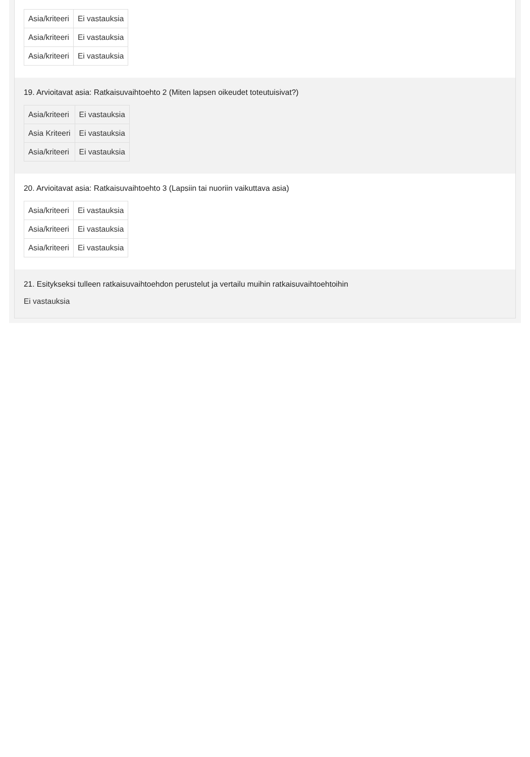| Asia/kriteeri | Ei vastauksia |
| Asia/kriteeri | Ei vastauksia |
| Asia/kriteeri | Ei vastauksia |
19. Arvioitavat asia: Ratkaisuvaihtoehto 2 (Miten lapsen oikeudet toteutuisivat?)
| Asia/kriteeri | Ei vastauksia |
| Asia Kriteeri | Ei vastauksia |
| Asia/kriteeri | Ei vastauksia |
20. Arvioitavat asia: Ratkaisuvaihtoehto 3 (Lapsiin tai nuoriin vaikuttava asia)
| Asia/kriteeri | Ei vastauksia |
| Asia/kriteeri | Ei vastauksia |
| Asia/kriteeri | Ei vastauksia |
21. Esitykseksi tulleen ratkaisuvaihtoehdon perustelut ja vertailu muihin ratkaisuvaihtoehtoihin
Ei vastauksia